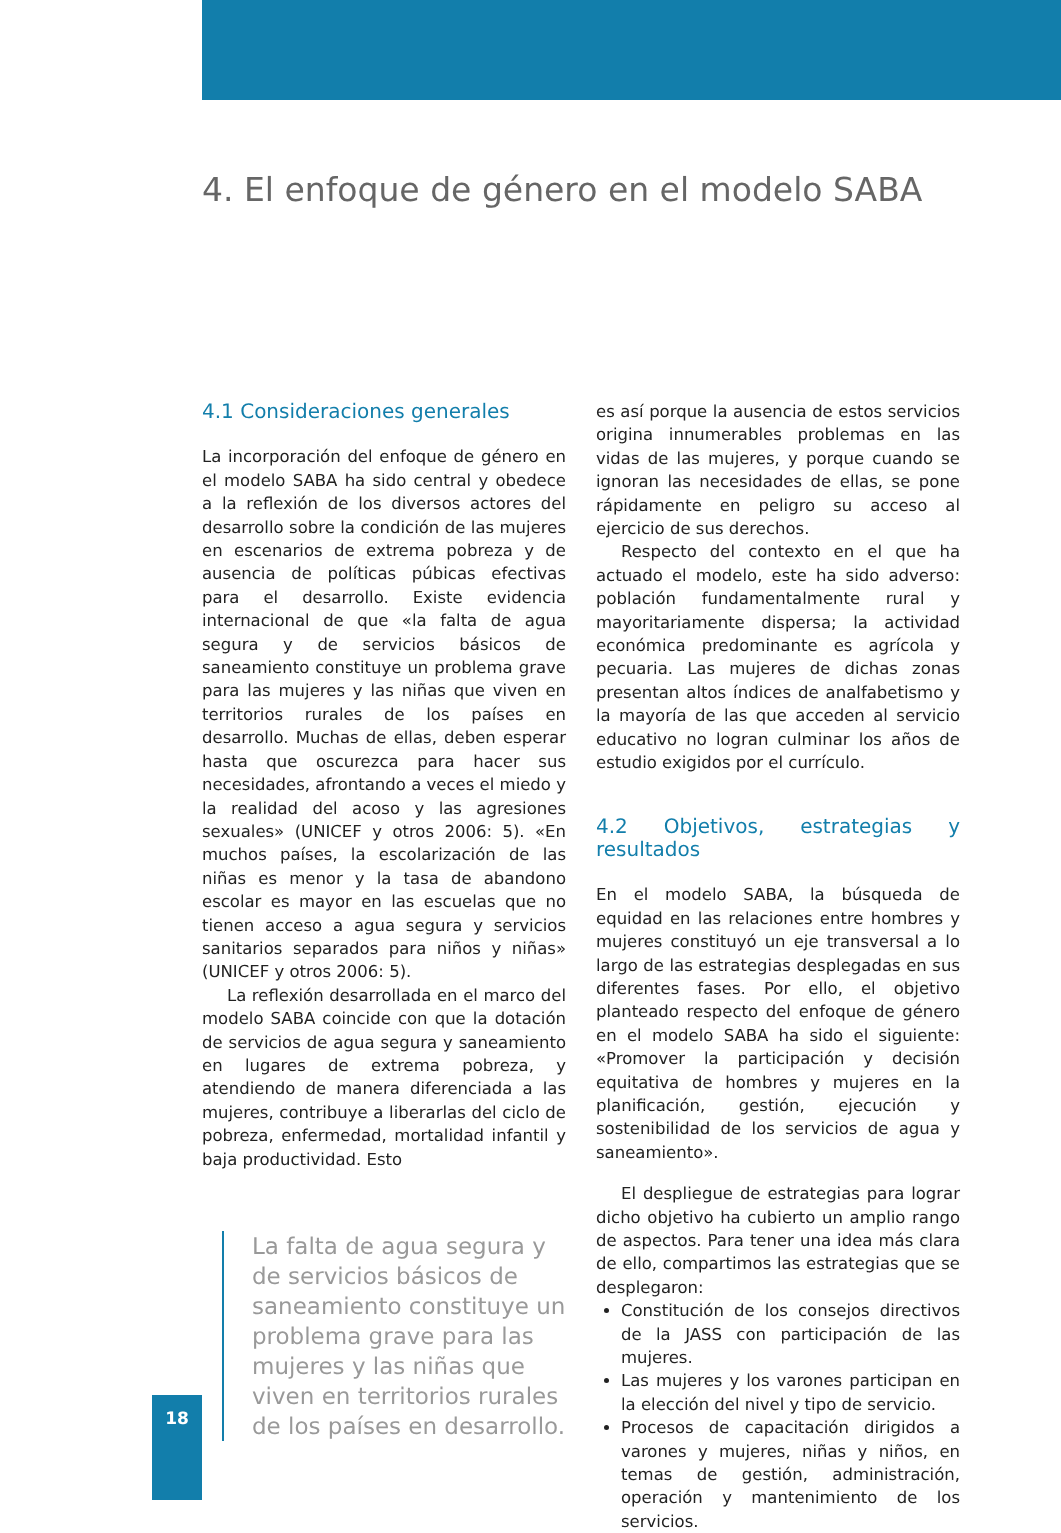4. El enfoque de género en el modelo SABA
4.1 Consideraciones generales
La incorporación del enfoque de género en el modelo SABA ha sido central y obedece a la reflexión de los diversos actores del desarrollo sobre la condición de las mujeres en escenarios de extrema pobreza y de ausencia de políticas púbicas efectivas para el desarrollo. Existe evidencia internacional de que «la falta de agua segura y de servicios básicos de saneamiento constituye un problema grave para las mujeres y las niñas que viven en territorios rurales de los países en desarrollo. Muchas de ellas, deben esperar hasta que oscurezca para hacer sus necesidades, afrontando a veces el miedo y la realidad del acoso y las agresiones sexuales» (UNICEF y otros 2006: 5). «En muchos países, la escolarización de las niñas es menor y la tasa de abandono escolar es mayor en las escuelas que no tienen acceso a agua segura y servicios sanitarios separados para niños y niñas» (UNICEF y otros 2006: 5).
La reflexión desarrollada en el marco del modelo SABA coincide con que la dotación de servicios de agua segura y saneamiento en lugares de extrema pobreza, y atendiendo de manera diferenciada a las mujeres, contribuye a liberarlas del ciclo de pobreza, enfermedad, mortalidad infantil y baja productividad. Esto
La falta de agua segura y de servicios básicos de saneamiento constituye un problema grave para las mujeres y las niñas que viven en territorios rurales de los países en desarrollo.
es así porque la ausencia de estos servicios origina innumerables problemas en las vidas de las mujeres, y porque cuando se ignoran las necesidades de ellas, se pone rápidamente en peligro su acceso al ejercicio de sus derechos.
Respecto del contexto en el que ha actuado el modelo, este ha sido adverso: población fundamentalmente rural y mayoritariamente dispersa; la actividad económica predominante es agrícola y pecuaria. Las mujeres de dichas zonas presentan altos índices de analfabetismo y la mayoría de las que acceden al servicio educativo no logran culminar los años de estudio exigidos por el currículo.
4.2 Objetivos, estrategias y resultados
En el modelo SABA, la búsqueda de equidad en las relaciones entre hombres y mujeres constituyó un eje transversal a lo largo de las estrategias desplegadas en sus diferentes fases. Por ello, el objetivo planteado respecto del enfoque de género en el modelo SABA ha sido el siguiente: «Promover la participación y decisión equitativa de hombres y mujeres en la planificación, gestión, ejecución y sostenibilidad de los servicios de agua y saneamiento».
El despliegue de estrategias para lograr dicho objetivo ha cubierto un amplio rango de aspectos. Para tener una idea más clara de ello, compartimos las estrategias que se desplegaron:
Constitución de los consejos directivos de la JASS con participación de las mujeres.
Las mujeres y los varones participan en la elección del nivel y tipo de servicio.
Procesos de capacitación dirigidos a varones y mujeres, niñas y niños, en temas de gestión, administración, operación y mantenimiento de los servicios.
18